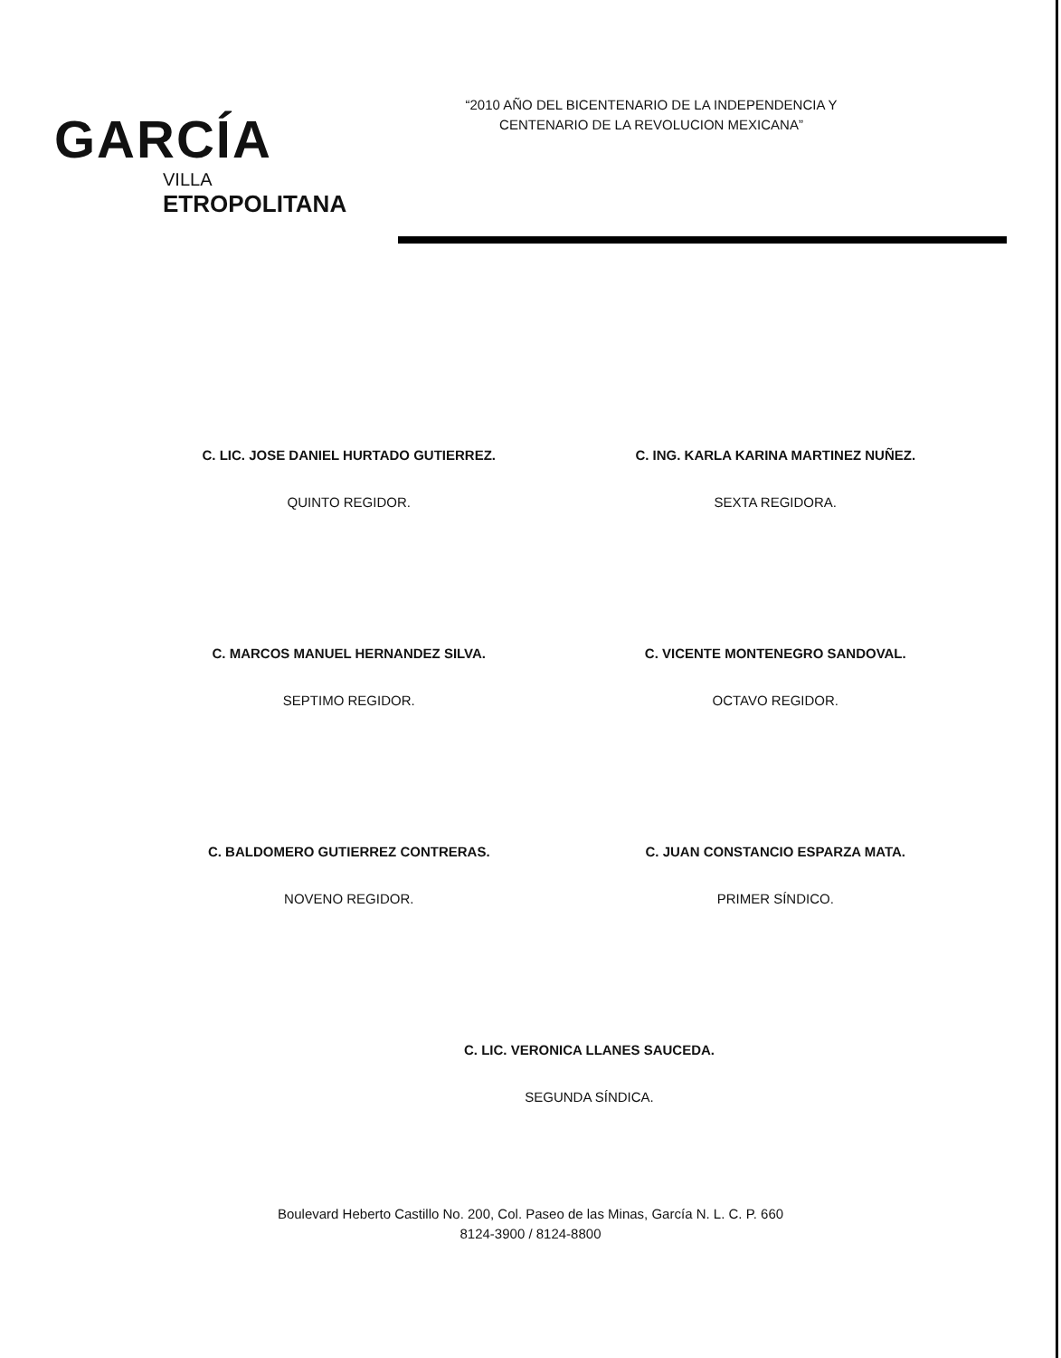GARCÍA
VILLA
ETROPOLITANA
“2010 AÑO DEL BICENTENARIO DE LA INDEPENDENCIA Y
CENTENARIO DE LA REVOLUCION MEXICANA”
C. LIC. JOSE DANIEL HURTADO GUTIERREZ.
QUINTO REGIDOR.
C. ING. KARLA KARINA MARTINEZ NUÑEZ.
SEXTA REGIDORA.
C. MARCOS MANUEL HERNANDEZ SILVA.
SEPTIMO REGIDOR.
C. VICENTE MONTENEGRO SANDOVAL.
OCTAVO REGIDOR.
C. BALDOMERO GUTIERREZ CONTRERAS.
NOVENO REGIDOR.
C. JUAN CONSTANCIO ESPARZA MATA.
PRIMER SÍNDICO.
C. LIC. VERONICA LLANES SAUCEDA.
SEGUNDA SÍNDICA.
Boulevard Heberto Castillo No. 200, Col. Paseo de las Minas, García N. L. C. P. 660
8124-3900 / 8124-8800